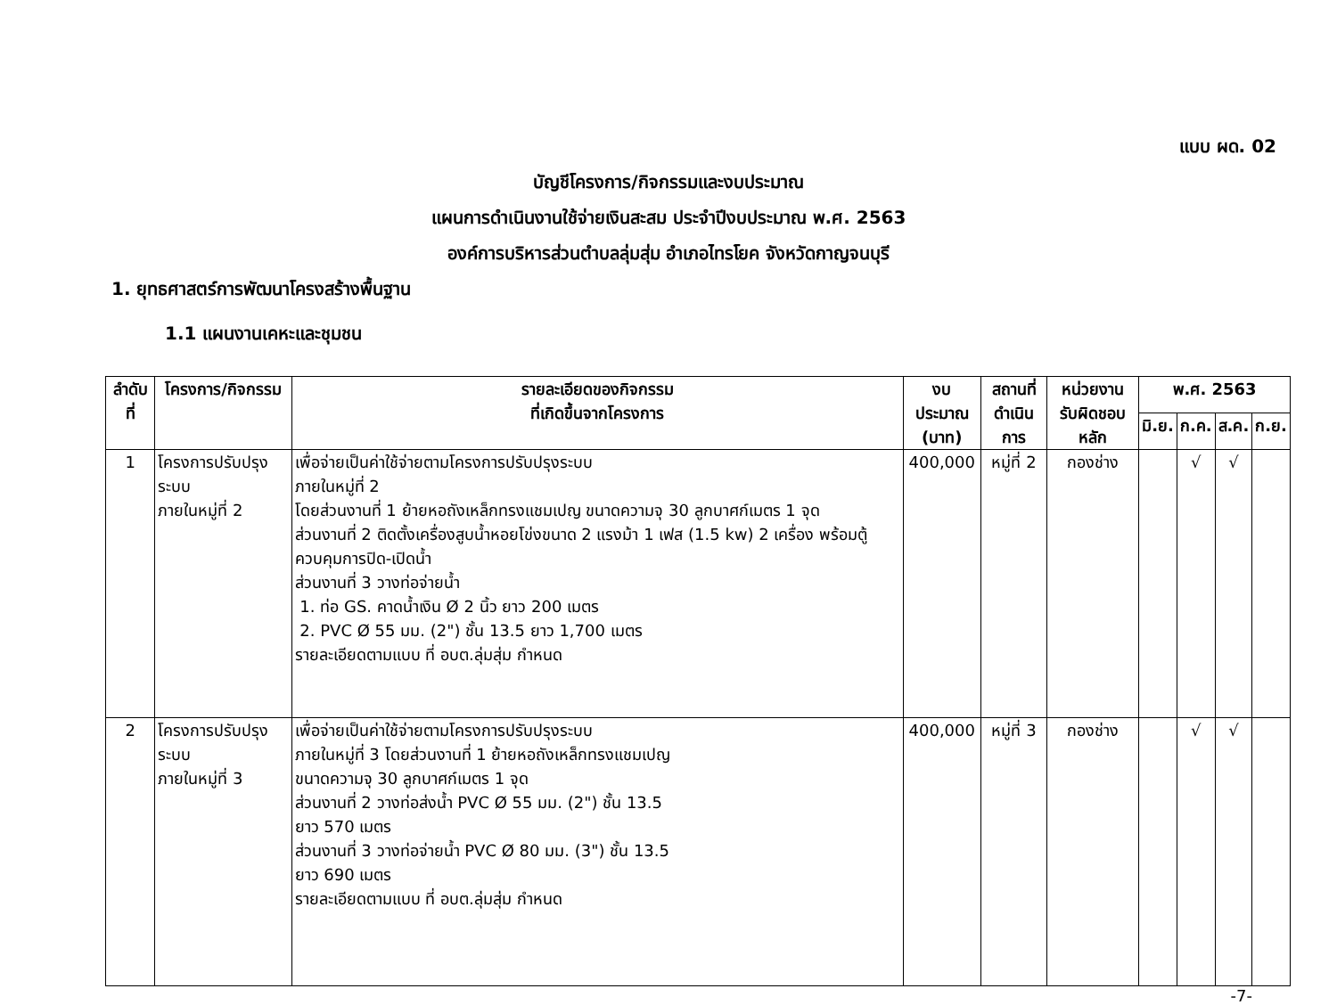แบบ ผด. 02
บัญชีโครงการ/กิจกรรมและงบประมาณ
แผนการดำเนินงานใช้จ่ายเงินสะสม ประจำปีงบประมาณ พ.ศ. 2563
องค์การบริหารส่วนตำบลลุ่มสุ่ม อำเภอไทรโยค จังหวัดกาญจนบุรี
1. ยุทธศาสตร์การพัฒนาโครงสร้างพื้นฐาน
1.1 แผนงานเคหะและชุมชน
| ลำดับที่ | โครงการ/กิจกรรม | รายละเอียดของกิจกรรม ที่เกิดขึ้นจากโครงการ | งบประมาณ (บาท) | สถานที่ ดำเนินการ | หน่วยงาน รับผิดชอบหลัก | พ.ศ. 2563 | | | |
| --- | --- | --- | --- | --- | --- | --- | --- | --- | --- |
| | | | | | | มิ.ย. | ก.ค. | ส.ค. | ก.ย. |
| 1 | โครงการปรับปรุงระบบ ภายในหมู่ที่ 2 | เพื่อจ่ายเป็นค่าใช้จ่ายตามโครงการปรับปรุงระบบ ภายในหมู่ที่ 2 โดยส่วนงานที่ 1 ย้ายหอถังเหล็กทรงแชมเปญ ขนาดความจุ 30 ลูกบาศก์เมตร 1 จุด ส่วนงานที่ 2 ติดตั้งเครื่องสูบน้ำหอยโข่งขนาด 2 แรงม้า 1 เฟส (1.5 kw) 2 เครื่อง พร้อมตู้ควบคุมการปิด-เปิดน้ำ ส่วนงานที่ 3 วางท่อจ่ายน้ำ 1. ท่อ GS. คาดน้ำเงิน Ø 2 นิ้ว ยาว 200 เมตร 2. PVC Ø 55 มม. (2") ชั้น 13.5 ยาว 1,700 เมตร รายละเอียดตามแบบ ที่ อบต.ลุ่มสุ่ม กำหนด | 400,000 | หมู่ที่ 2 | กองช่าง | | √ | √ | |
| 2 | โครงการปรับปรุงระบบ ภายในหมู่ที่ 3 | เพื่อจ่ายเป็นค่าใช้จ่ายตามโครงการปรับปรุงระบบ ภายในหมู่ที่ 3 โดยส่วนงานที่ 1 ย้ายหอถังเหล็กทรงแชมเปญ ขนาดความจุ 30 ลูกบาศก์เมตร 1 จุด ส่วนงานที่ 2 วางท่อส่งน้ำ PVC Ø 55 มม. (2") ชั้น 13.5 ยาว 570 เมตร ส่วนงานที่ 3 วางท่อจ่ายน้ำ PVC Ø 80 มม. (3") ชั้น 13.5 ยาว 690 เมตร รายละเอียดตามแบบ ที่ อบต.ลุ่มสุ่ม กำหนด | 400,000 | หมู่ที่ 3 | กองช่าง | | √ | √ | |
-7-